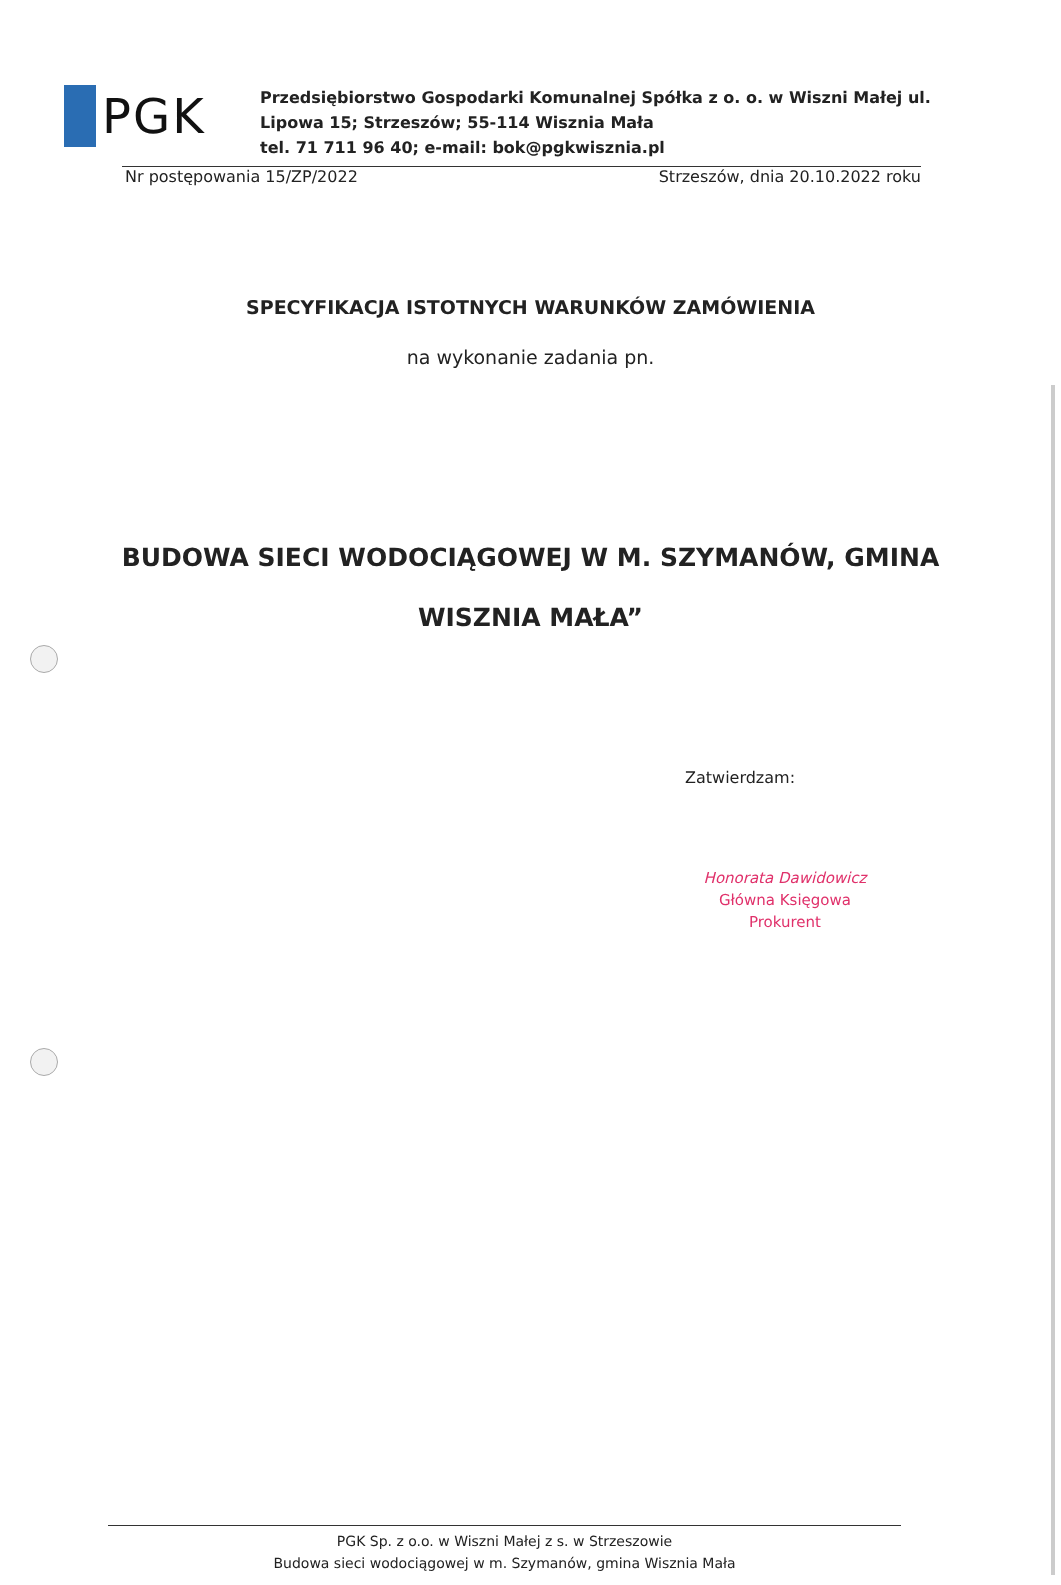PGK
Przedsiębiorstwo Gospodarki Komunalnej Spółka z o. o. w Wiszni Małej ul.
Lipowa 15; Strzeszów; 55-114 Wisznia Mała
tel. 71 711 96 40; e-mail: bok@pgkwisznia.pl
Nr postępowania 15/ZP/2022 Strzeszów, dnia 20.10.2022 roku
SPECYFIKACJA ISTOTNYCH WARUNKÓW ZAMÓWIENIA
na wykonanie zadania pn.
BUDOWA SIECI WODOCIĄGOWEJ W M. SZYMANÓW, GMINA WISZNIA MAŁA”
Zatwierdzam:
Honorata Dawidowicz
Główna Księgowa
Prokurent
PGK Sp. z o.o. w Wiszni Małej z s. w Strzeszowie
Budowa sieci wodociągowej w m. Szymanów, gmina Wisznia Mała